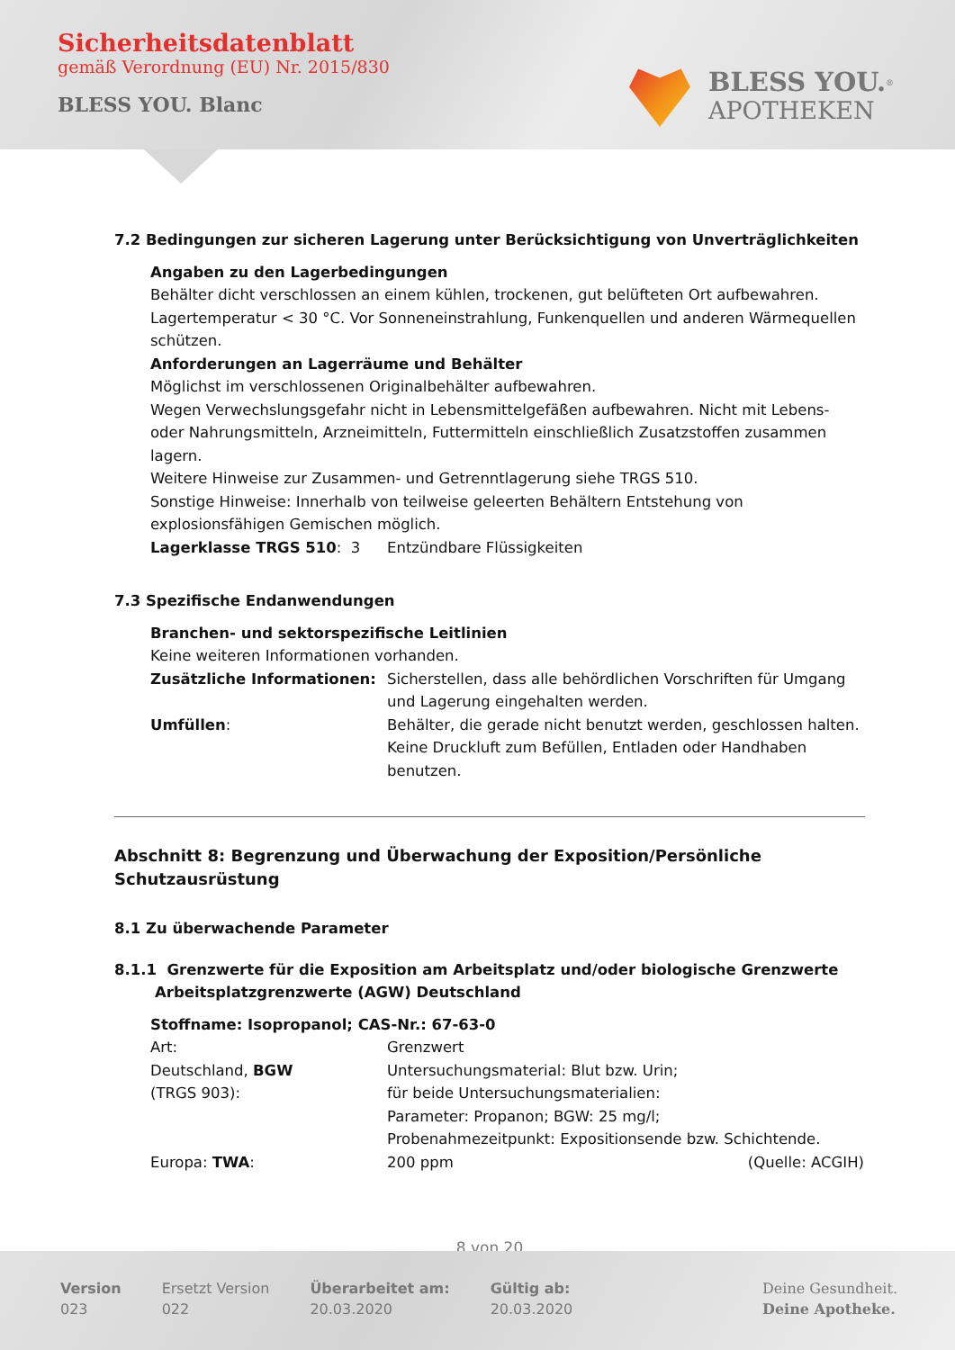Sicherheitsdatenblatt
gemäß Verordnung (EU) Nr. 2015/830
BLESS YOU. Blanc
BLESS YOU.<sup>®</sup>
APOTHEKEN
7.2 Bedingungen zur sicheren Lagerung unter Berücksichtigung von Unverträglichkeiten
Angaben zu den Lagerbedingungen
Behälter dicht verschlossen an einem kühlen, trockenen, gut belüfteten Ort aufbewahren. Lagertemperatur < 30 °C. Vor Sonneneinstrahlung, Funkenquellen und anderen Wärmequellen schützen.
Anforderungen an Lagerräume und Behälter
Möglichst im verschlossenen Originalbehälter aufbewahren.
Wegen Verwechslungsgefahr nicht in Lebensmittelgefäßen aufbewahren. Nicht mit Lebens- oder Nahrungsmitteln, Arzneimitteln, Futtermitteln einschließlich Zusatzstoffen zusammen lagern.
Weitere Hinweise zur Zusammen- und Getrenntlagerung siehe TRGS 510.
Sonstige Hinweise: Innerhalb von teilweise geleerten Behältern Entstehung von explosionsfähigen Gemischen möglich.
| Lagerklasse TRGS 510 : 3 | Entzündbare Flüssigkeiten |
7.3 Spezifische Endanwendungen
Branchen- und sektorspezifische Leitlinien
Keine weiteren Informationen vorhanden.
| Zusätzliche Informationen: | Sicherstellen, dass alle behördlichen Vorschriften für Umgang und Lagerung eingehalten werden. |
| Umfüllen : | Behälter, die gerade nicht benutzt werden, geschlossen halten. Keine Druckluft zum Befüllen, Entladen oder Handhaben benutzen. |
Abschnitt 8: Begrenzung und Überwachung der Exposition/Persönliche Schutzausrüstung
8.1 Zu überwachende Parameter
8.1.1 Grenzwerte für die Exposition am Arbeitsplatz und/oder biologische Grenzwerte
Arbeitsplatzgrenzwerte (AGW) Deutschland
Stoffname: Isopropanol; CAS-Nr.: 67-63-0
| Art: | Grenzwert | |
| Deutschland, BGW (TRGS 903): | Untersuchungsmaterial: Blut bzw. Urin; für beide Untersuchungsmaterialien: Parameter: Propanon; BGW: 25 mg/l; Probenahmezeitpunkt: Expositionsende bzw. Schichtende. | |
| Europa: TWA : | 200 ppm | (Quelle: ACGIH) |
8 von 20
Version
023
Ersetzt Version
022
Überarbeitet am:
20.03.2020
Gültig ab:
20.03.2020
Deine Gesundheit.
Deine Apotheke.